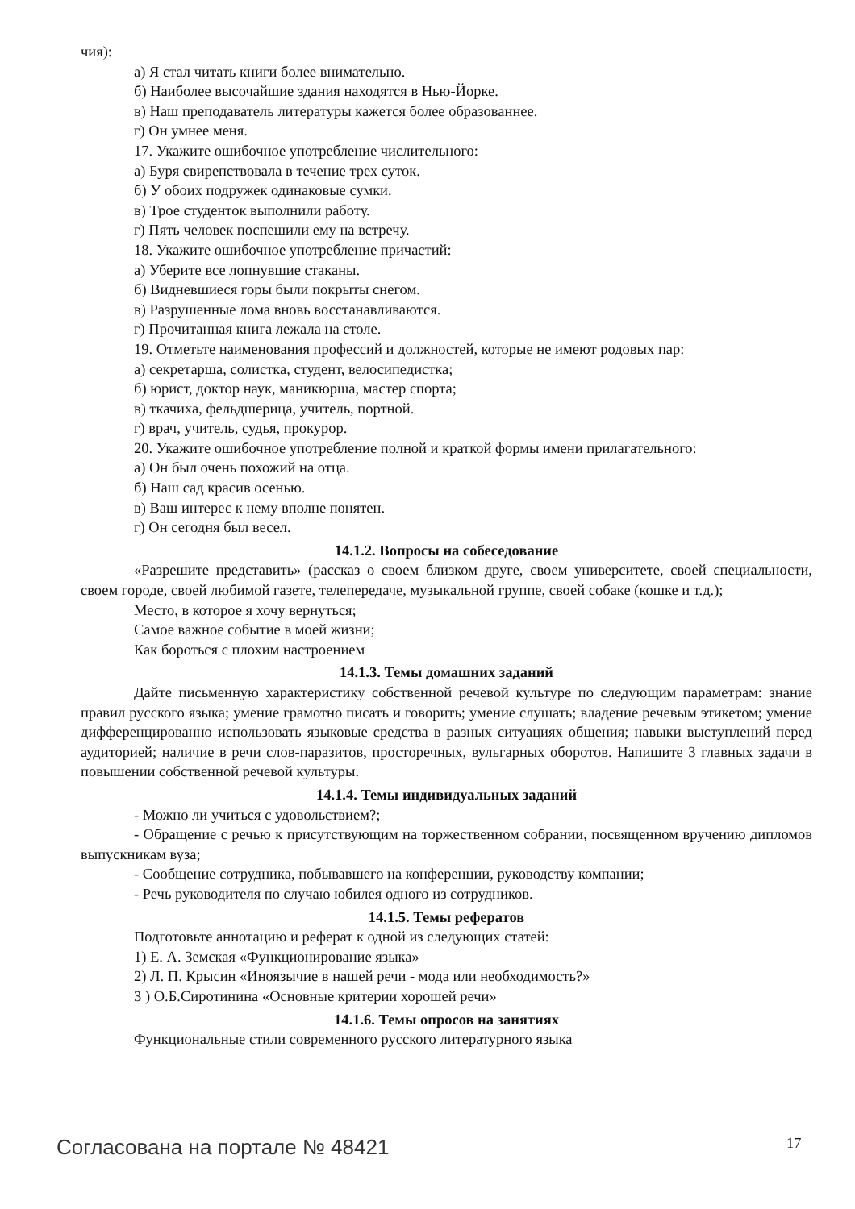чия):
а) Я стал читать книги более внимательно.
б) Наиболее высочайшие здания находятся в Нью-Йорке.
в) Наш преподаватель литературы кажется более образованнее.
г) Он умнее меня.
17. Укажите ошибочное употребление числительного:
а) Буря свирепствовала в течение трех суток.
б) У обоих подружек одинаковые сумки.
в) Трое студенток выполнили работу.
г) Пять человек поспешили ему на встречу.
18. Укажите ошибочное употребление причастий:
а) Уберите все лопнувшие стаканы.
б) Видневшиеся горы были покрыты снегом.
в) Разрушенные лома вновь восстанавливаются.
г) Прочитанная книга лежала на столе.
19. Отметьте наименования профессий и должностей, которые не имеют родовых пар:
а) секретарша, солистка, студент, велосипедистка;
б) юрист, доктор наук, маникюрша, мастер спорта;
в) ткачиха, фельдшерица, учитель, портной.
г) врач, учитель, судья, прокурор.
20. Укажите ошибочное употребление полной и краткой формы имени прилагательного:
а) Он был очень похожий на отца.
б) Наш сад красив осенью.
в) Ваш интерес к нему вполне понятен.
г) Он сегодня был весел.
14.1.2. Вопросы на собеседование
«Разрешите представить» (рассказ о своем близком друге, своем университете, своей специальности, своем городе, своей любимой газете, телепередаче, музыкальной группе, своей собаке (кошке и т.д.);
Место, в которое я хочу вернуться;
Самое важное событие в моей жизни;
Как бороться с плохим настроением
14.1.3. Темы домашних заданий
Дайте письменную характеристику собственной речевой культуре по следующим параметрам: знание правил русского языка; умение грамотно писать и говорить; умение слушать; владение речевым этикетом; умение дифференцированно использовать языковые средства в разных ситуациях общения; навыки выступлений перед аудиторией; наличие в речи слов-паразитов, просторечных, вульгарных оборотов. Напишите 3 главных задачи в повышении собственной речевой культуры.
14.1.4. Темы индивидуальных заданий
- Можно ли учиться с удовольствием?;
- Обращение с речью к присутствующим на торжественном собрании, посвященном вручению дипломов выпускникам вуза;
- Сообщение сотрудника, побывавшего на конференции, руководству компании;
- Речь руководителя по случаю юбилея одного из сотрудников.
14.1.5. Темы рефератов
Подготовьте аннотацию и реферат к одной из следующих статей:
1) Е. А. Земская «Функционирование языка»
2) Л. П. Крысин «Иноязычие в нашей речи - мода или необходимость?»
3 ) О.Б.Сиротинина «Основные критерии хорошей речи»
14.1.6. Темы опросов на занятиях
Функциональные стили современного русского литературного языка
Согласована на портале № 48421 17